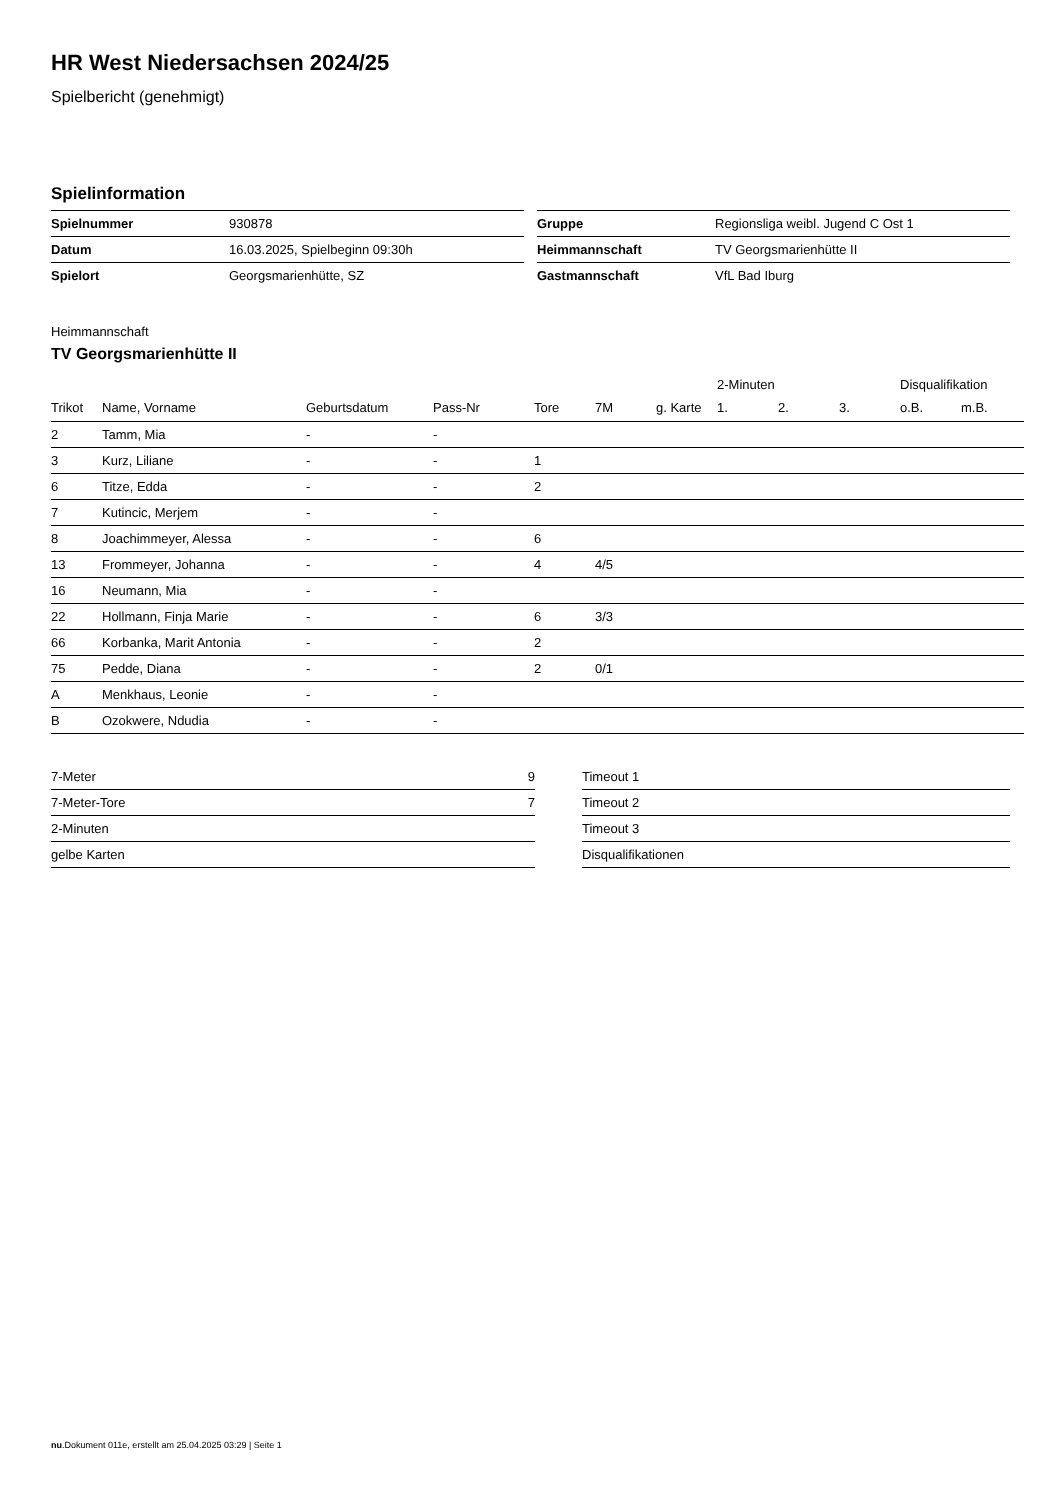HR West Niedersachsen 2024/25
Spielbericht (genehmigt)
Spielinformation
| Spielnummer | 930878 |
| Datum | 16.03.2025, Spielbeginn 09:30h |
| Spielort | Georgsmarienhütte, SZ |
| Gruppe | Regionsliga weibl. Jugend C Ost 1 |
| Heimmannschaft | TV Georgsmarienhütte II |
| Gastmannschaft | VfL Bad Iburg |
Heimmannschaft
TV Georgsmarienhütte II
| | | | | | | | 2-Minuten | | | Disqualifikation | |
| --- | --- | --- | --- | --- | --- | --- | --- | --- | --- | --- | --- |
| Trikot | Name, Vorname | Geburtsdatum | Pass-Nr | Tore | 7M | g. Karte | 1. | 2. | 3. | o.B. | m.B. |
| 2 | Tamm, Mia | - | - | | | | | | | | |
| 3 | Kurz, Liliane | - | - | 1 | | | | | | | |
| 6 | Titze, Edda | - | - | 2 | | | | | | | |
| 7 | Kutincic, Merjem | - | - | | | | | | | | |
| 8 | Joachimmeyer, Alessa | - | - | 6 | | | | | | | |
| 13 | Frommeyer, Johanna | - | - | 4 | 4/5 | | | | | | |
| 16 | Neumann, Mia | - | - | | | | | | | | |
| 22 | Hollmann, Finja Marie | - | - | 6 | 3/3 | | | | | | |
| 66 | Korbanka, Marit Antonia | - | - | 2 | | | | | | | |
| 75 | Pedde, Diana | - | - | 2 | 0/1 | | | | | | |
| A | Menkhaus, Leonie | - | - | | | | | | | | |
| B | Ozokwere, Ndudia | - | - | | | | | | | | |
| 7-Meter | 9 |
| 7-Meter-Tore | 7 |
| 2-Minuten | |
| gelbe Karten | |
| Timeout 1 |
| Timeout 2 |
| Timeout 3 |
| Disqualifikationen |
nu.Dokument 011e, erstellt am 25.04.2025 03:29 | Seite 1